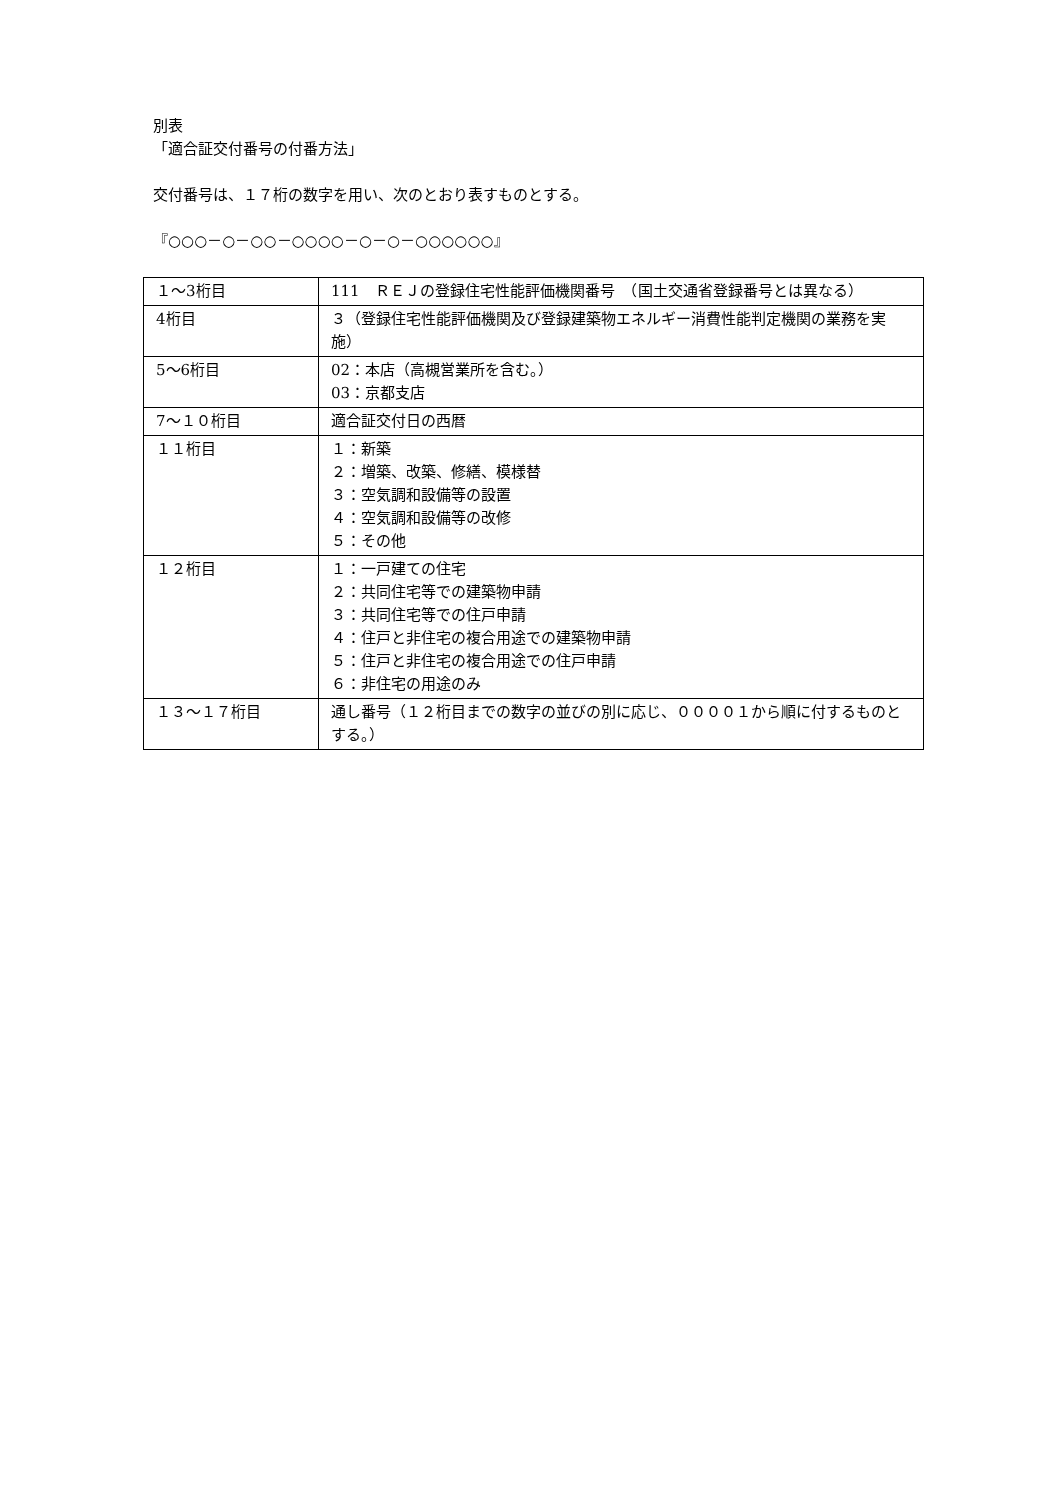別表
「適合証交付番号の付番方法」
交付番号は、１７桁の数字を用い、次のとおり表すものとする。
『○○○－○－○○－○○○○－○－○－○○○○○○』
| １～3桁目 | 111 ＲＥＪの登録住宅性能評価機関番号 （国土交通省登録番号とは異なる） |
| 4桁目 | ３（登録住宅性能評価機関及び登録建築物エネルギー消費性能判定機関の業務を実施） |
| 5～6桁目 | 02：本店（高槻営業所を含む。） 03：京都支店 |
| 7～１０桁目 | 適合証交付日の西暦 |
| １１桁目 | １：新築 ２：増築、改築、修繕、模様替 ３：空気調和設備等の設置 ４：空気調和設備等の改修 ５：その他 |
| １２桁目 | １：一戸建ての住宅 ２：共同住宅等での建築物申請 ３：共同住宅等での住戸申請 ４：住戸と非住宅の複合用途での建築物申請 ５：住戸と非住宅の複合用途での住戸申請 ６：非住宅の用途のみ |
| １３～１７桁目 | 通し番号（１２桁目までの数字の並びの別に応じ、００００１から順に付するものとする。） |